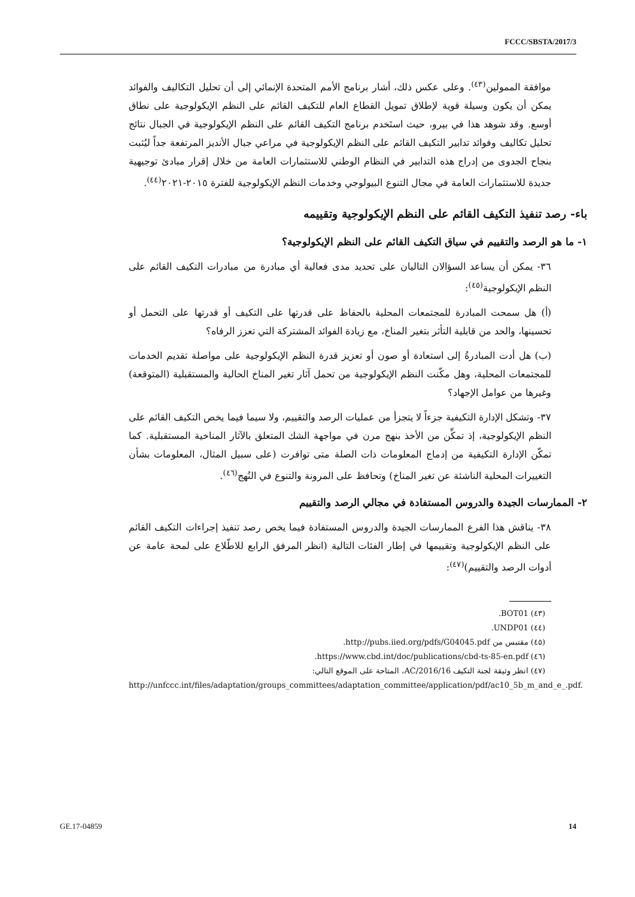FCCC/SBSTA/2017/3
موافقة الممولين<sup>(٤٣)</sup>. وعلى عكس ذلك، أشار برنامج الأمم المتحدة الإنمائي إلى أن تحليل التكاليف والفوائد يمكن أن يكون وسيلة قوية لإطلاق تمويل القطاع العام للتكيف القائم على النظم الإيكولوجية على نطاق أوسع. وقد شوهد هذا في بيرو، حيث استَخدم برنامج التكيف القائم على النظم الإيكولوجية في الجبال نتائج تحليل تكاليف وفوائد تدابير التكيف القائم على النظم الإيكولوجية في مراعي جبال الأنديز المرتفعة جداً ليُثبت بنجاح الجدوى من إدراج هذه التدابير في النظام الوطني للاستثمارات العامة من خلال إقرار مبادئ توجيهية جديدة للاستثمارات العامة في مجال التنوع البيولوجي وخدمات النظم الإيكولوجية للفترة ٢٠١٥-٢٠٢١<sup>(٤٤)</sup>.
باء- رصد تنفيذ التكيف القائم على النظم الإيكولوجية وتقييمه
١- ما هو الرصد والتقييم في سياق التكيف القائم على النظم الإيكولوجية؟
٣٦- يمكن أن يساعد السؤالان التاليان على تحديد مدى فعالية أي مبادرة من مبادرات التكيف القائم على النظم الإيكولوجية<sup>(٤٥)</sup>:
(أ) هل سمحت المبادرة للمجتمعات المحلية بالحفاظ على قدرتها على التكيف أو قدرتها على التحمل أو تحسينها، والحد من قابلية التأثر بتغير المناخ، مع زيادة الفوائد المشتركة التي تعزز الرفاه؟
(ب) هل أدت المبادرةُ إلى استعادة أو صون أو تعزيز قدرة النظم الإيكولوجية على مواصلة تقديم الخدمات للمجتمعات المحلية، وهل مكّنت النظم الإيكولوجية من تحمل آثار تغير المناخ الحالية والمستقبلية (المتوقعة) وغيرها من عوامل الإجهاد؟
٣٧- وتشكل الإدارة التكيفية جزءاً لا يتجزأ من عمليات الرصد والتقييم، ولا سيما فيما يخص التكيف القائم على النظم الإيكولوجية، إذ تمكِّن من الأخذ بنهج مرن في مواجهة الشك المتعلق بالآثار المناخية المستقبلية. كما تمكّن الإدارة التكيفية من إدماج المعلومات ذات الصلة متى توافرت (على سبيل المثال، المعلومات بشأن التغييرات المحلية الناشئة عن تغير المناخ) وتحافظ على المرونة والتنوع في النُهج<sup>(٤٦)</sup>.
٢- الممارسات الجيدة والدروس المستفادة في مجالي الرصد والتقييم
٣٨- يناقش هذا الفرع الممارسات الجيدة والدروس المستفادة فيما يخص رصد تنفيذ إجراءات التكيف القائم على النظم الإيكولوجية وتقييمها في إطار الفئات التالية (انظر المرفق الرابع للاطّلاع على لمحة عامة عن أدوات الرصد والتقييم)<sup>(٤٧)</sup>:
(٤٣) BOT01.
(٤٤) UNDP01.
(٤٥) مقتبس من http://pubs.iied.org/pdfs/G04045.pdf.
(٤٦) https://www.cbd.int/doc/publications/cbd-ts-85-en.pdf.
(٤٧) انظر وثيقة لجنة التكيف AC/2016/16، المتاحة على الموقع التالي:
http://unfccc.int/files/adaptation/groups_committees/adaptation_committee/application/pdf/ac10_5b_m_and_e_.pdf.
GE.17-04859 14